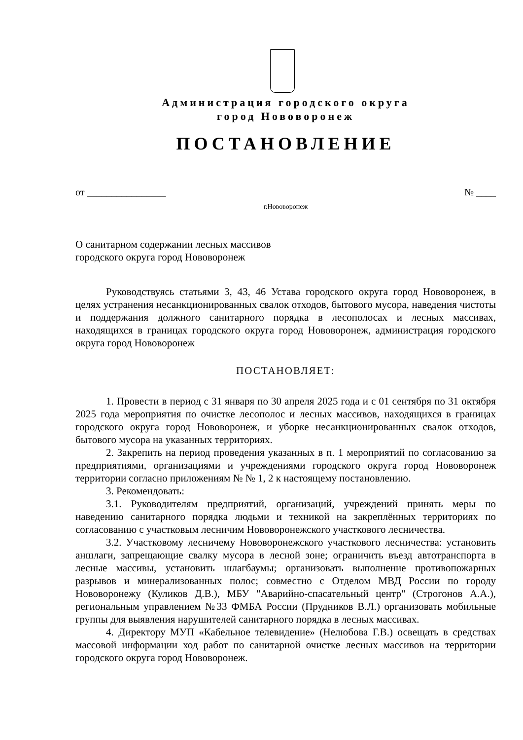Администрация городского округа
город Нововоронеж
ПОСТАНОВЛЕНИЕ
от ________________ № ____
г.Нововоронеж
О санитарном содержании лесных массивов
городского округа город Нововоронеж
Руководствуясь статьями 3, 43, 46 Устава городского округа город Нововоронеж, в целях устранения несанкционированных свалок отходов, бытового мусора, наведения чистоты и поддержания должного санитарного порядка в лесополосах и лесных массивах, находящихся в границах городского округа город Нововоронеж, администрация городского округа город Нововоронеж
ПОСТАНОВЛЯЕТ:
1. Провести в период с 31 января по 30 апреля 2025 года и с 01 сентября по 31 октября 2025 года мероприятия по очистке лесополос и лесных массивов, находящихся в границах городского округа город Нововоронеж, и уборке несанкционированных свалок отходов, бытового мусора на указанных территориях.
2. Закрепить на период проведения указанных в п. 1 мероприятий по согласованию за предприятиями, организациями и учреждениями городского округа город Нововоронеж территории согласно приложениям № № 1, 2 к настоящему постановлению.
3. Рекомендовать:
3.1. Руководителям предприятий, организаций, учреждений принять меры по наведению санитарного порядка людьми и техникой на закреплённых территориях по согласованию с участковым лесничим Нововоронежского участкового лесничества.
3.2. Участковому лесничему Нововоронежского участкового лесничества: установить аншлаги, запрещающие свалку мусора в лесной зоне; ограничить въезд автотранспорта в лесные массивы, установить шлагбаумы; организовать выполнение противопожарных разрывов и минерализованных полос; совместно с Отделом МВД России по городу Нововоронежу (Куликов Д.В.), МБУ "Аварийно-спасательный центр" (Строгонов А.А.), региональным управлением №33 ФМБА России (Прудников В.Л.) организовать мобильные группы для выявления нарушителей санитарного порядка в лесных массивах.
4. Директору МУП «Кабельное телевидение» (Нелюбова Г.В.) освещать в средствах массовой информации ход работ по санитарной очистке лесных массивов на территории городского округа город Нововоронеж.